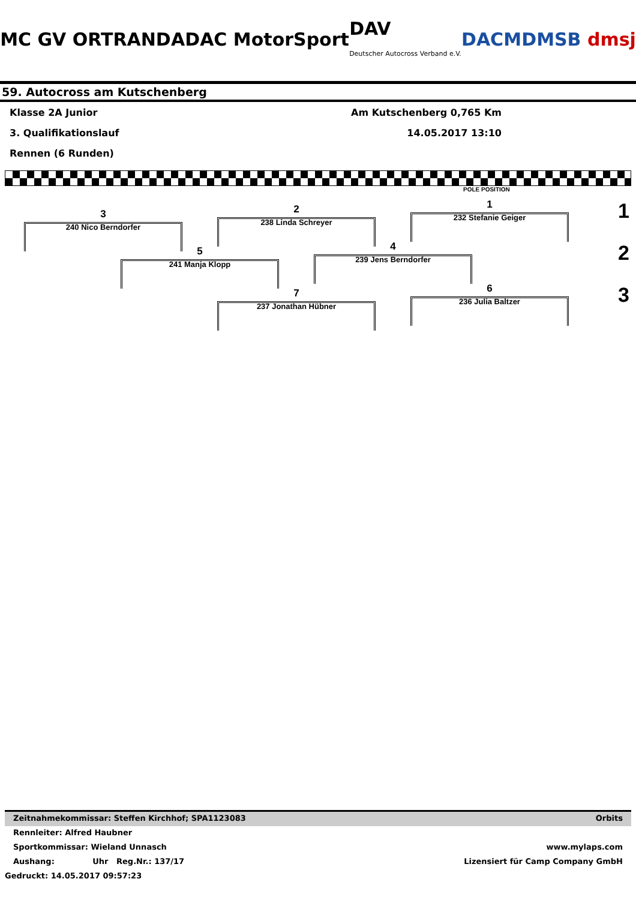MC GV ORTRAND ADAC MotorSport DAV
Deutscher Autocross Verband e.V. DACM DMSB dmsj
59. Autocross am Kutschenberg
Klasse 2A Junior Am Kutschenberg 0,765 Km
3. Qualifikationslauf 14.05.2017 13:10
Rennen (6 Runden)
POLE POSITION
1
232 Stefanie Geiger
2
238 Linda Schreyer
3
240 Nico Berndorfer
4
239 Jens Berndorfer
5
241 Manja Klopp
6
236 Julia Baltzer
7
237 Jonathan Hübner
1
2
3
Zeitnahmekommissar: Steffen Kirchhof; SPA1123083 Orbits
Rennleiter: Alfred Haubner
Sportkommissar: Wieland Unnasch www.mylaps.com
Aushang: Uhr Reg.Nr.: 137/17 Lizensiert für Camp Company GmbH
Gedruckt: 14.05.2017 09:57:23